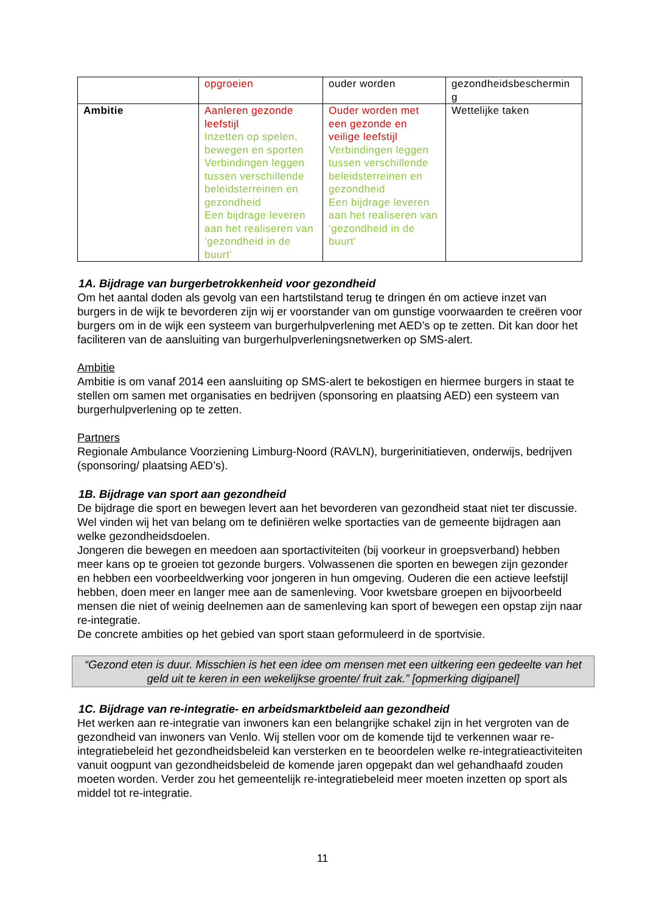| | opgroeien | ouder worden | gezondheidsbeschermin g |
| Ambitie | Aanleren gezonde leefstijl Inzetten op spelen, bewegen en sporten Verbindingen leggen tussen verschillende beleidsterreinen en gezondheid Een bijdrage leveren aan het realiseren van ‘gezondheid in de buurt’ | Ouder worden met een gezonde en veilige leefstijl Verbindingen leggen tussen verschillende beleidsterreinen en gezondheid Een bijdrage leveren aan het realiseren van ‘gezondheid in de buurt’ | Wettelijke taken |
1A. Bijdrage van burgerbetrokkenheid voor gezondheid
Om het aantal doden als gevolg van een hartstilstand terug te dringen én om actieve inzet van burgers in de wijk te bevorderen zijn wij er voorstander van om gunstige voorwaarden te creëren voor burgers om in de wijk een systeem van burgerhulpverlening met AED’s op te zetten. Dit kan door het faciliteren van de aansluiting van burgerhulpverleningsnetwerken op SMS-alert.
Ambitie
Ambitie is om vanaf 2014 een aansluiting op SMS-alert te bekostigen en hiermee burgers in staat te stellen om samen met organisaties en bedrijven (sponsoring en plaatsing AED) een systeem van burgerhulpverlening op te zetten.
Partners
Regionale Ambulance Voorziening Limburg-Noord (RAVLN), burgerinitiatieven, onderwijs, bedrijven (sponsoring/ plaatsing AED’s).
1B. Bijdrage van sport aan gezondheid
De bijdrage die sport en bewegen levert aan het bevorderen van gezondheid staat niet ter discussie. Wel vinden wij het van belang om te definiëren welke sportacties van de gemeente bijdragen aan welke gezondheidsdoelen.
Jongeren die bewegen en meedoen aan sportactiviteiten (bij voorkeur in groepsverband) hebben meer kans op te groeien tot gezonde burgers. Volwassenen die sporten en bewegen zijn gezonder en hebben een voorbeeldwerking voor jongeren in hun omgeving. Ouderen die een actieve leefstijl hebben, doen meer en langer mee aan de samenleving. Voor kwetsbare groepen en bijvoorbeeld mensen die niet of weinig deelnemen aan de samenleving kan sport of bewegen een opstap zijn naar re-integratie.
De concrete ambities op het gebied van sport staan geformuleerd in de sportvisie.
“Gezond eten is duur. Misschien is het een idee om mensen met een uitkering een gedeelte van het geld uit te keren in een wekelijkse groente/ fruit zak.” [opmerking digipanel]
1C. Bijdrage van re-integratie- en arbeidsmarktbeleid aan gezondheid
Het werken aan re-integratie van inwoners kan een belangrijke schakel zijn in het vergroten van de gezondheid van inwoners van Venlo. Wij stellen voor om de komende tijd te verkennen waar re-integratiebeleid het gezondheidsbeleid kan versterken en te beoordelen welke re-integratieactiviteiten vanuit oogpunt van gezondheidsbeleid de komende jaren opgepakt dan wel gehandhaafd zouden moeten worden. Verder zou het gemeentelijk re-integratiebeleid meer moeten inzetten op sport als middel tot re-integratie.
11